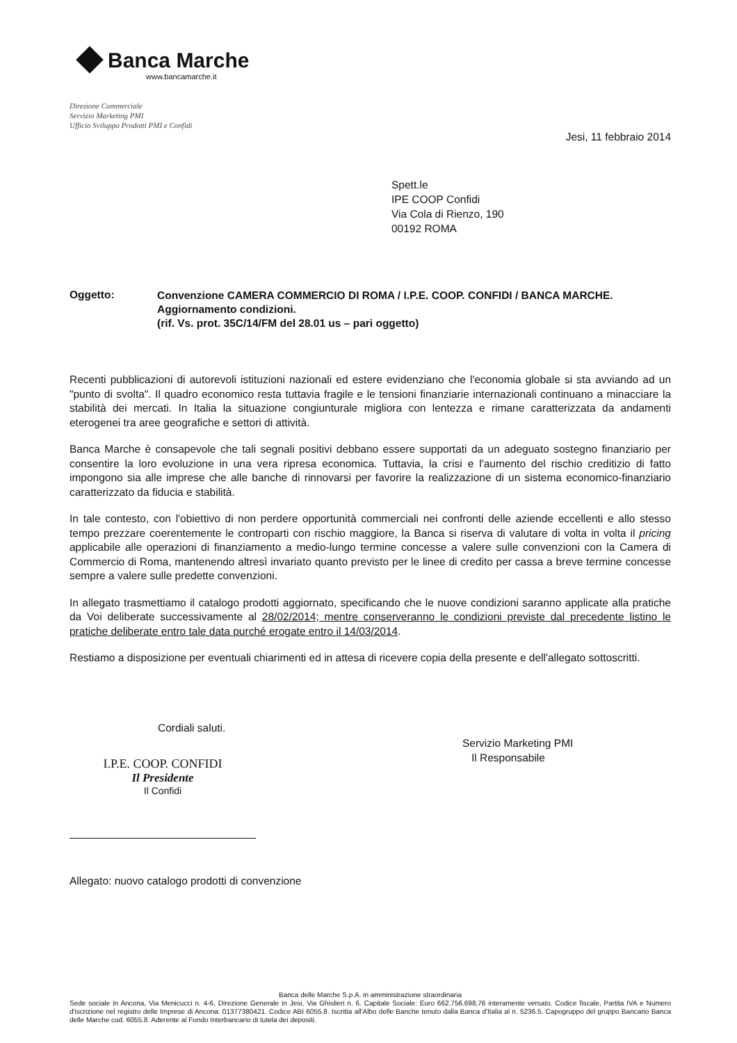Banca Marche
www.bancamarche.it
Direzione Commerciale
Servizio Marketing PMI
Ufficio Sviluppo Prodotti PMI e Confidi
Jesi, 11 febbraio 2014
Spett.le
IPE COOP Confidi
Via Cola di Rienzo, 190
00192 ROMA
Oggetto:
Convenzione CAMERA COMMERCIO DI ROMA / I.P.E. COOP. CONFIDI / BANCA MARCHE.
Aggiornamento condizioni.
(rif. Vs. prot. 35C/14/FM del 28.01 us – pari oggetto)
Recenti pubblicazioni di autorevoli istituzioni nazionali ed estere evidenziano che l'economia globale si sta avviando ad un "punto di svolta". Il quadro economico resta tuttavia fragile e le tensioni finanziarie internazionali continuano a minacciare la stabilità dei mercati. In Italia la situazione congiunturale migliora con lentezza e rimane caratterizzata da andamenti eterogenei tra aree geografiche e settori di attività.
Banca Marche è consapevole che tali segnali positivi debbano essere supportati da un adeguato sostegno finanziario per consentire la loro evoluzione in una vera ripresa economica. Tuttavia, la crisi e l'aumento del rischio creditizio di fatto impongono sia alle imprese che alle banche di rinnovarsi per favorire la realizzazione di un sistema economico-finanziario caratterizzato da fiducia e stabilità.
In tale contesto, con l'obiettivo di non perdere opportunità commerciali nei confronti delle aziende eccellenti e allo stesso tempo prezzare coerentemente le controparti con rischio maggiore, la Banca si riserva di valutare di volta in volta il pricing applicabile alle operazioni di finanziamento a medio-lungo termine concesse a valere sulle convenzioni con la Camera di Commercio di Roma, mantenendo altresì invariato quanto previsto per le linee di credito per cassa a breve termine concesse sempre a valere sulle predette convenzioni.
In allegato trasmettiamo il catalogo prodotti aggiornato, specificando che le nuove condizioni saranno applicate alla pratiche da Voi deliberate successivamente al 28/02/2014; mentre conserveranno le condizioni previste dal precedente listino le pratiche deliberate entro tale data purché erogate entro il 14/03/2014.
Restiamo a disposizione per eventuali chiarimenti ed in attesa di ricevere copia della presente e dell'allegato sottoscritti.
Cordiali saluti.
I.P.E. COOP. CONFIDI
Il Presidente
Il Confidi
Servizio Marketing PMI
Il Responsabile
Allegato: nuovo catalogo prodotti di convenzione
Banca delle Marche S.p.A. in amministrazione straordinaria
Sede sociale in Ancona, Via Menicucci n. 4-6, Direzione Generale in Jesi, Via Ghislieri n. 6. Capitale Sociale: Euro 662.756.698,76 interamente versato. Codice fiscale, Partita IVA e Numero d'iscrizione nel registro delle Imprese di Ancona: 01377380421. Codice ABI 6055.8. Iscritta all'Albo delle Banche tenuto dalla Banca d'Italia al n. 5236.5. Capogruppo del gruppo Bancario Banca delle Marche cod. 6055.8. Aderente al Fondo Interbancario di tutela dei depositi.